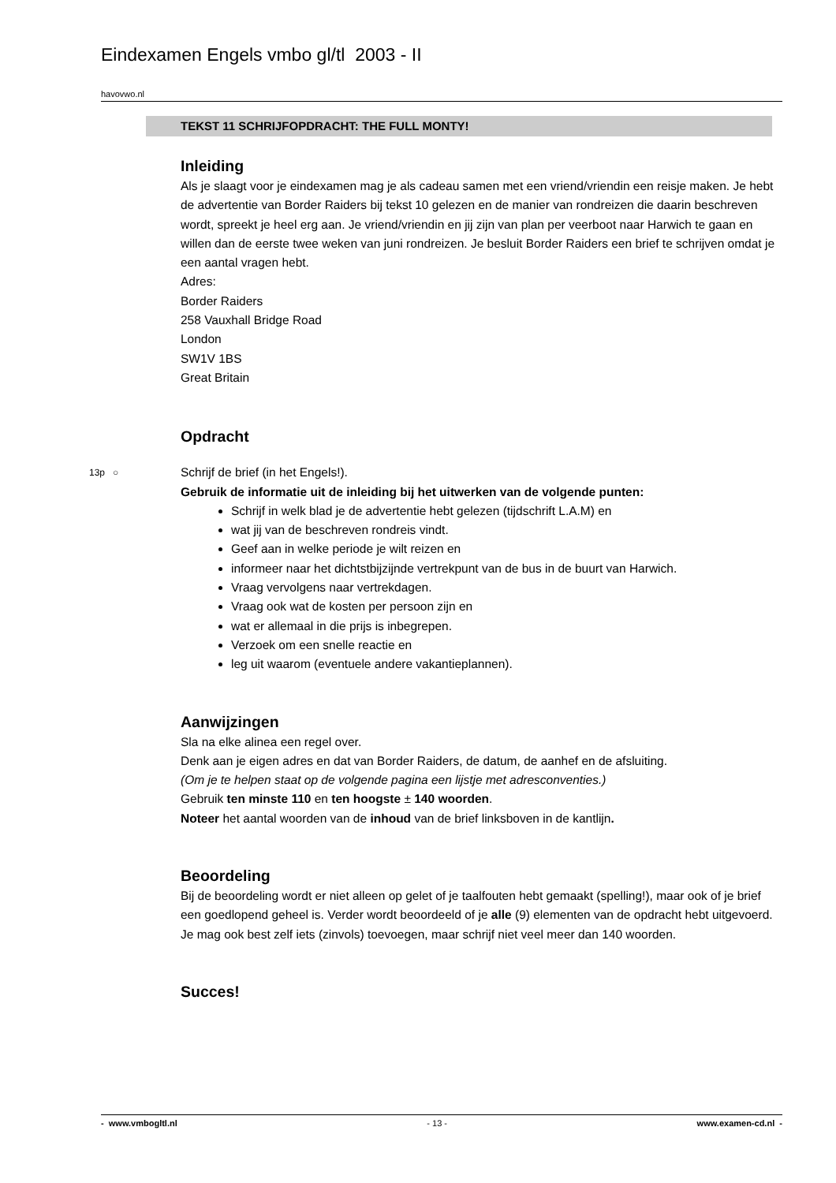Eindexamen Engels vmbo gl/tl 2003 - II
havovwo.nl
TEKST 11 SCHRIJFOPDRACHT: THE FULL MONTY!
Inleiding
Als je slaagt voor je eindexamen mag je als cadeau samen met een vriend/vriendin een reisje maken. Je hebt de advertentie van Border Raiders bij tekst 10 gelezen en de manier van rondreizen die daarin beschreven wordt, spreekt je heel erg aan. Je vriend/vriendin en jij zijn van plan per veerboot naar Harwich te gaan en willen dan de eerste twee weken van juni rondreizen. Je besluit Border Raiders een brief te schrijven omdat je een aantal vragen hebt.
Adres:
Border Raiders
258 Vauxhall Bridge Road
London
SW1V 1BS
Great Britain
Opdracht
13p ○ Schrijf de brief (in het Engels!).
Gebruik de informatie uit de inleiding bij het uitwerken van de volgende punten:
Schrijf in welk blad je de advertentie hebt gelezen (tijdschrift L.A.M) en
wat jij van de beschreven rondreis vindt.
Geef aan in welke periode je wilt reizen en
informeer naar het dichtstbijzijnde vertrekpunt van de bus in de buurt van Harwich.
Vraag vervolgens naar vertrekdagen.
Vraag ook wat de kosten per persoon zijn en
wat er allemaal in die prijs is inbegrepen.
Verzoek om een snelle reactie en
leg uit waarom (eventuele andere vakantieplannen).
Aanwijzingen
Sla na elke alinea een regel over.
Denk aan je eigen adres en dat van Border Raiders, de datum, de aanhef en de afsluiting.
(Om je te helpen staat op de volgende pagina een lijstje met adresconventies.)
Gebruik ten minste 110 en ten hoogste ± 140 woorden.
Noteer het aantal woorden van de inhoud van de brief linksboven in de kantlijn.
Beoordeling
Bij de beoordeling wordt er niet alleen op gelet of je taalfouten hebt gemaakt (spelling!), maar ook of je brief een goedlopend geheel is. Verder wordt beoordeeld of je alle (9) elementen van de opdracht hebt uitgevoerd. Je mag ook best zelf iets (zinvols) toevoegen, maar schrijf niet veel meer dan 140 woorden.
Succes!
- www.vmbogltl.nl - 13 - www.examen-cd.nl -